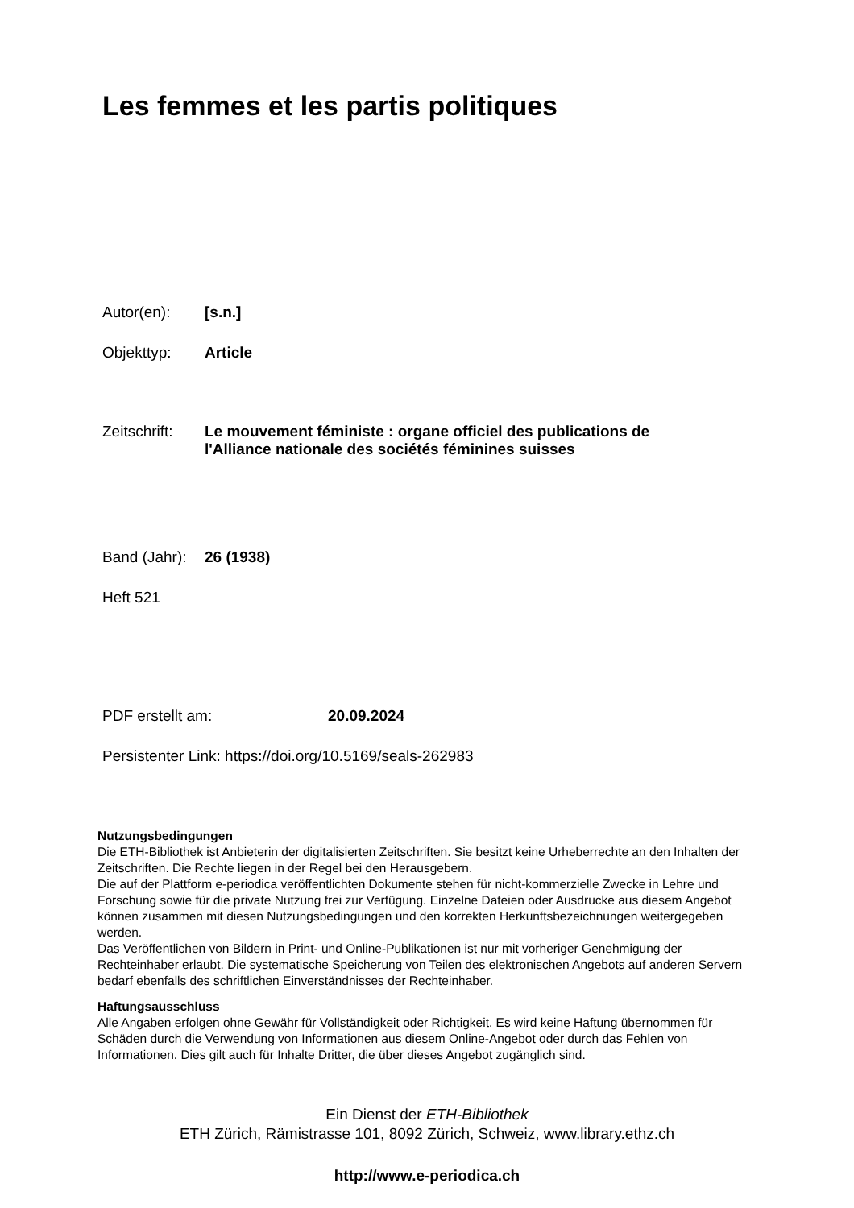Les femmes et les partis politiques
Autor(en): [s.n.]
Objekttyp: Article
Zeitschrift:
Le mouvement féministe : organe officiel des publications de
l'Alliance nationale des sociétés féminines suisses
Band (Jahr):
26 (1938)
Heft 521
PDF erstellt am: 20.09.2024
Persistenter Link: https://doi.org/10.5169/seals-262983
Nutzungsbedingungen
Die ETH-Bibliothek ist Anbieterin der digitalisierten Zeitschriften. Sie besitzt keine Urheberrechte an den Inhalten der Zeitschriften. Die Rechte liegen in der Regel bei den Herausgebern.
Die auf der Plattform e-periodica veröffentlichten Dokumente stehen für nicht-kommerzielle Zwecke in Lehre und Forschung sowie für die private Nutzung frei zur Verfügung. Einzelne Dateien oder Ausdrucke aus diesem Angebot können zusammen mit diesen Nutzungsbedingungen und den korrekten Herkunftsbezeichnungen weitergegeben werden.
Das Veröffentlichen von Bildern in Print- und Online-Publikationen ist nur mit vorheriger Genehmigung der Rechteinhaber erlaubt. Die systematische Speicherung von Teilen des elektronischen Angebots auf anderen Servern bedarf ebenfalls des schriftlichen Einverständnisses der Rechteinhaber.
Haftungsausschluss
Alle Angaben erfolgen ohne Gewähr für Vollständigkeit oder Richtigkeit. Es wird keine Haftung übernommen für Schäden durch die Verwendung von Informationen aus diesem Online-Angebot oder durch das Fehlen von Informationen. Dies gilt auch für Inhalte Dritter, die über dieses Angebot zugänglich sind.
Ein Dienst der ETH-Bibliothek
ETH Zürich, Rämistrasse 101, 8092 Zürich, Schweiz, www.library.ethz.ch
http://www.e-periodica.ch